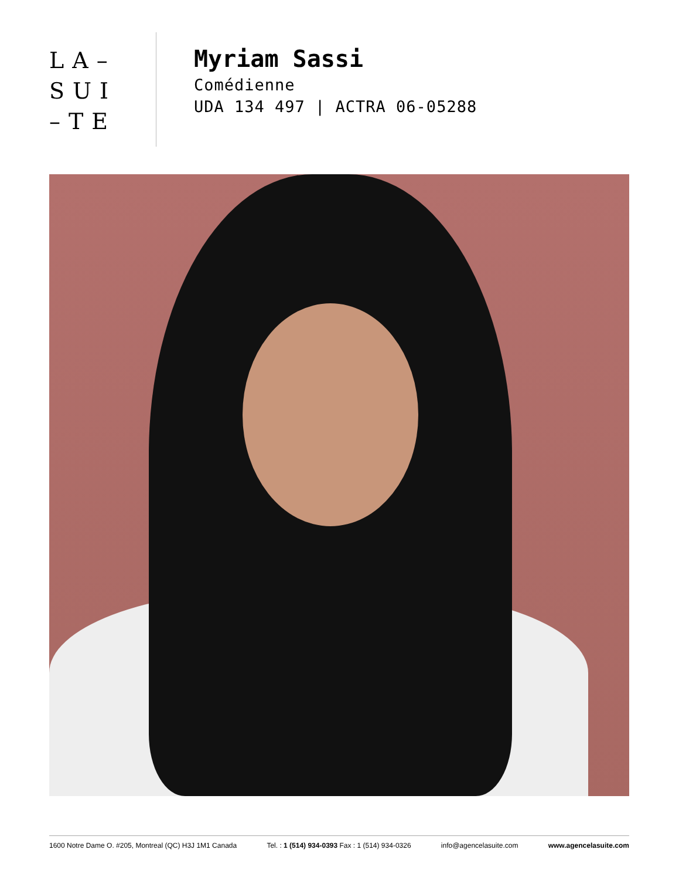LA–
SUI
–TE
Myriam Sassi
Comédienne
UDA 134 497 | ACTRA 06-05288
1600 Notre Dame O. #205, Montreal (QC) H3J 1M1 Canada Tel. : 1 (514) 934-0393 Fax : 1 (514) 934-0326 info@agencelasuite.com www.agencelasuite.com